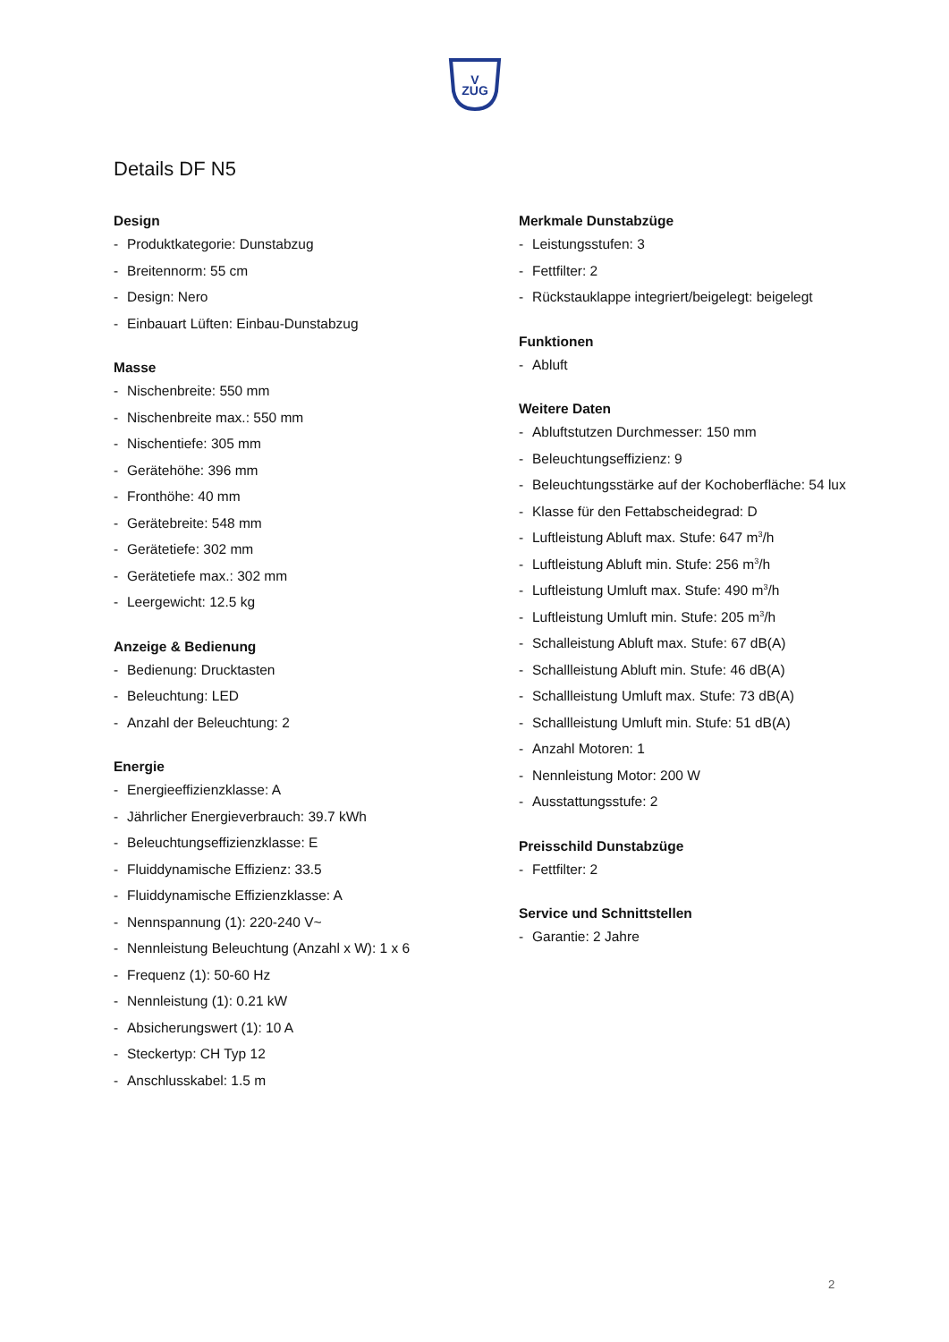V
ZUG
Details DF N5
Design
- Produktkategorie: Dunstabzug
- Breitennorm: 55 cm
- Design: Nero
- Einbauart Lüften: Einbau-Dunstabzug
Masse
- Nischenbreite: 550 mm
- Nischenbreite max.: 550 mm
- Nischentiefe: 305 mm
- Gerätehöhe: 396 mm
- Fronthöhe: 40 mm
- Gerätebreite: 548 mm
- Gerätetiefe: 302 mm
- Gerätetiefe max.: 302 mm
- Leergewicht: 12.5 kg
Anzeige & Bedienung
- Bedienung: Drucktasten
- Beleuchtung: LED
- Anzahl der Beleuchtung: 2
Energie
- Energieeffizienzklasse: A
- Jährlicher Energieverbrauch: 39.7 kWh
- Beleuchtungseffizienzklasse: E
- Fluiddynamische Effizienz: 33.5
- Fluiddynamische Effizienzklasse: A
- Nennspannung (1): 220-240 V~
- Nennleistung Beleuchtung (Anzahl x W): 1 x 6
- Frequenz (1): 50-60 Hz
- Nennleistung (1): 0.21 kW
- Absicherungswert (1): 10 A
- Steckertyp: CH Typ 12
- Anschlusskabel: 1.5 m
Merkmale Dunstabzüge
- Leistungsstufen: 3
- Fettfilter: 2
- Rückstauklappe integriert/beigelegt: beigelegt
Funktionen
- Abluft
Weitere Daten
- Abluftstutzen Durchmesser: 150 mm
- Beleuchtungseffizienz: 9
- Beleuchtungsstärke auf der Kochoberfläche: 54 lux
- Klasse für den Fettabscheidegrad: D
- Luftleistung Abluft max. Stufe: 647 m<sup>3</sup>/h
- Luftleistung Abluft min. Stufe: 256 m<sup>3</sup>/h
- Luftleistung Umluft max. Stufe: 490 m<sup>3</sup>/h
- Luftleistung Umluft min. Stufe: 205 m<sup>3</sup>/h
- Schalleistung Abluft max. Stufe: 67 dB(A)
- Schallleistung Abluft min. Stufe: 46 dB(A)
- Schallleistung Umluft max. Stufe: 73 dB(A)
- Schallleistung Umluft min. Stufe: 51 dB(A)
- Anzahl Motoren: 1
- Nennleistung Motor: 200 W
- Ausstattungsstufe: 2
Preisschild Dunstabzüge
- Fettfilter: 2
Service und Schnittstellen
- Garantie: 2 Jahre
2